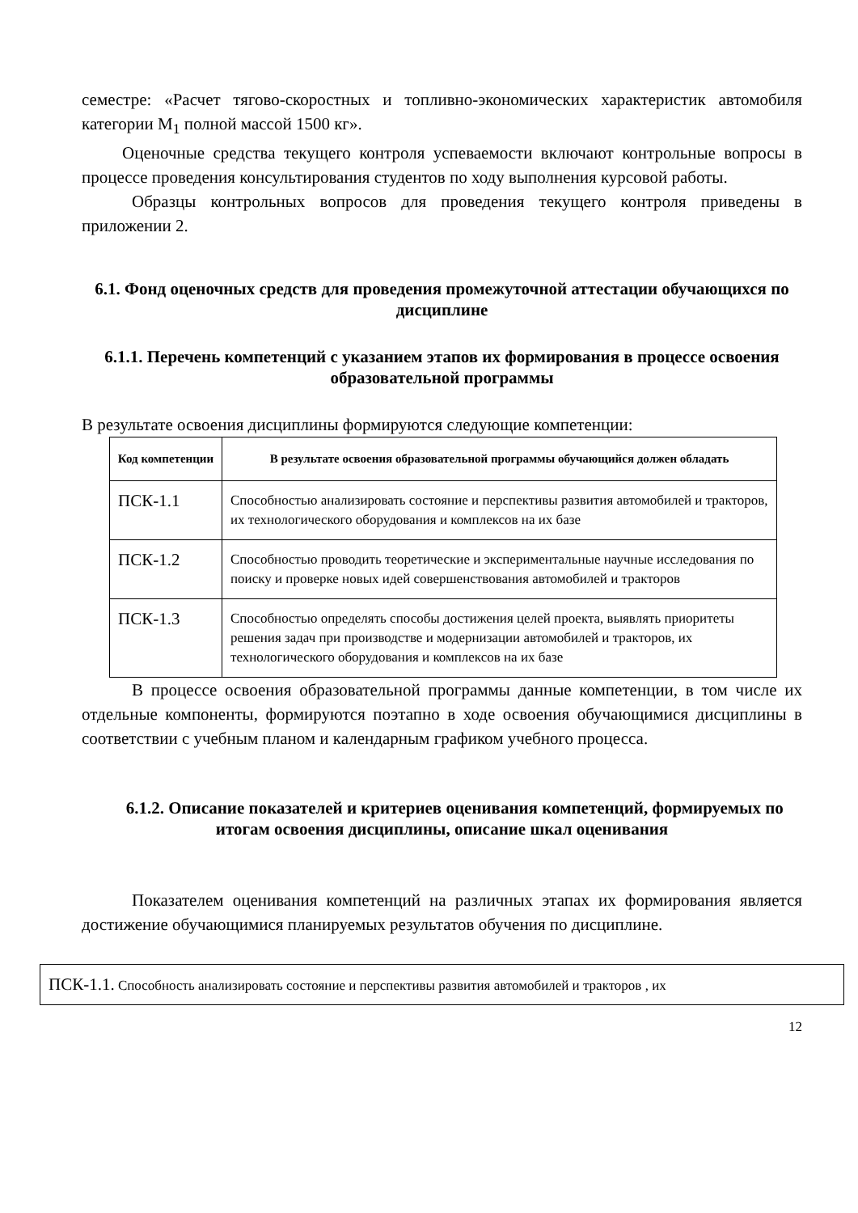семестре: «Расчет тягово-скоростных и топливно-экономических характеристик автомобиля категории М<sub>1</sub> полной массой 1500 кг».
Оценочные средства текущего контроля успеваемости включают контрольные вопросы в процессе проведения консультирования студентов по ходу выполнения курсовой работы.
Образцы контрольных вопросов для проведения текущего контроля приведены в приложении 2.
6.1. Фонд оценочных средств для проведения промежуточной аттестации обучающихся по дисциплине
6.1.1. Перечень компетенций с указанием этапов их формирования в процессе освоения образовательной программы
В результате освоения дисциплины формируются следующие компетенции:
| Код компетенции | В результате освоения образовательной программы обучающийся должен обладать |
| --- | --- |
| ПСК-1.1 | Способностью анализировать состояние и перспективы развития автомобилей и тракторов, их технологического оборудования и комплексов на их базе |
| ПСК-1.2 | Способностью проводить теоретические и экспериментальные научные исследования по поиску и проверке новых идей совершенствования автомобилей и тракторов |
| ПСК-1.3 | Способностью определять способы достижения целей проекта, выявлять приоритеты решения задач при производстве и модернизации автомобилей и тракторов, их технологического оборудования и комплексов на их базе |
В процессе освоения образовательной программы данные компетенции, в том числе их отдельные компоненты, формируются поэтапно в ходе освоения обучающимися дисциплины в соответствии с учебным планом и календарным графиком учебного процесса.
6.1.2. Описание показателей и критериев оценивания компетенций, формируемых по итогам освоения дисциплины, описание шкал оценивания
Показателем оценивания компетенций на различных этапах их формирования является достижение обучающимися планируемых результатов обучения по дисциплине.
ПСК-1.1. Способность анализировать состояние и перспективы развития автомобилей и тракторов , их
12